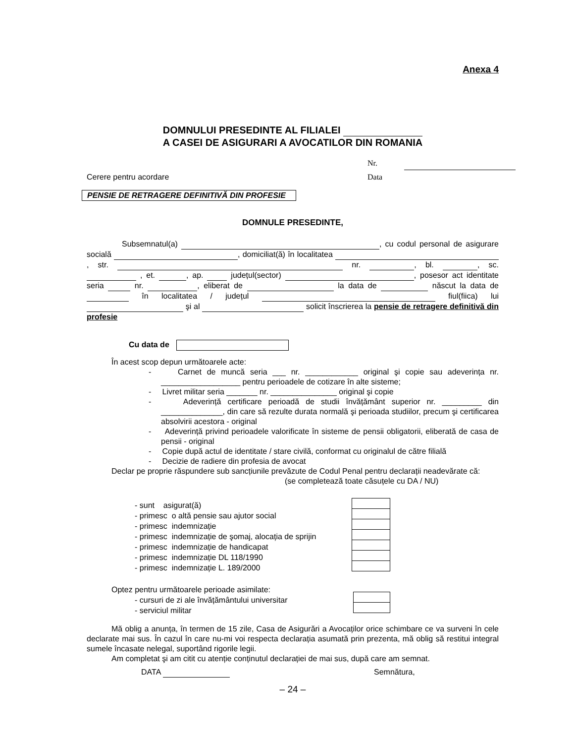Anexa 4
DOMNULUI PRESEDINTE AL FILIALEI
A CASEI DE ASIGURARI A AVOCATILOR DIN ROMANIA
Nr.
Data
Cerere pentru acordare
PENSIE DE RETRAGERE DEFINITIVĂ DIN PROFESIE
DOMNULE PRESEDINTE,
Subsemnatul(a) , cu codul personal de asigurare socială , domiciliat(ă) în localitatea , str. nr. , bl. , sc. , et. , ap. județul(sector) , posesor act identitate seria nr. , eliberat de la data de născut la data de în localitatea / județul fiul(fiica) lui şi al solicit înscrierea la pensie de retragere definitivă din profesie
Cu data de
În acest scop depun următoarele acte:
- Carnet de muncă seria ___ nr. ____________ original şi copie sau adeverința nr. __________________ pentru perioadele de cotizare în alte sisteme;
- Livret militar seria _______ nr. _______________ original şi copie
- Adeverință certificare perioadă de studii învățământ superior nr. _________ din ______________, din care să rezulte durata normală şi perioada studiilor, precum şi certificarea absolvirii acestora - original
- Adeverință privind perioadele valorificate în sisteme de pensii obligatorii, eliberată de casa de pensii - original
- Copie după actul de identitate / stare civilă, conformat cu originalul de către filială
- Decizie de radiere din profesia de avocat
Declar pe proprie răspundere sub sancțiunile prevăzute de Codul Penal pentru declarații neadevărate că:
(se completează toate căsuțele cu DA / NU)
- sunt asigurat(ă)
- primesc o altă pensie sau ajutor social
- primesc indemnizație
- primesc indemnizație de şomaj, alocația de sprijin
- primesc indemnizație de handicapat
- primesc indemnizație DL 118/1990
- primesc indemnizație L. 189/2000
Optez pentru următoarele perioade asimilate:
- cursuri de zi ale învățământului universitar
- serviciul militar
Mă oblig a anunța, în termen de 15 zile, Casa de Asigurări a Avocaților orice schimbare ce va surveni în cele declarate mai sus. În cazul în care nu-mi voi respecta declarația asumată prin prezenta, mă oblig să restitui integral sumele încasate nelegal, suportând rigorile legii.
Am completat şi am citit cu atenție conținutul declarației de mai sus, după care am semnat.
DATA Semnătura,
– 24 –